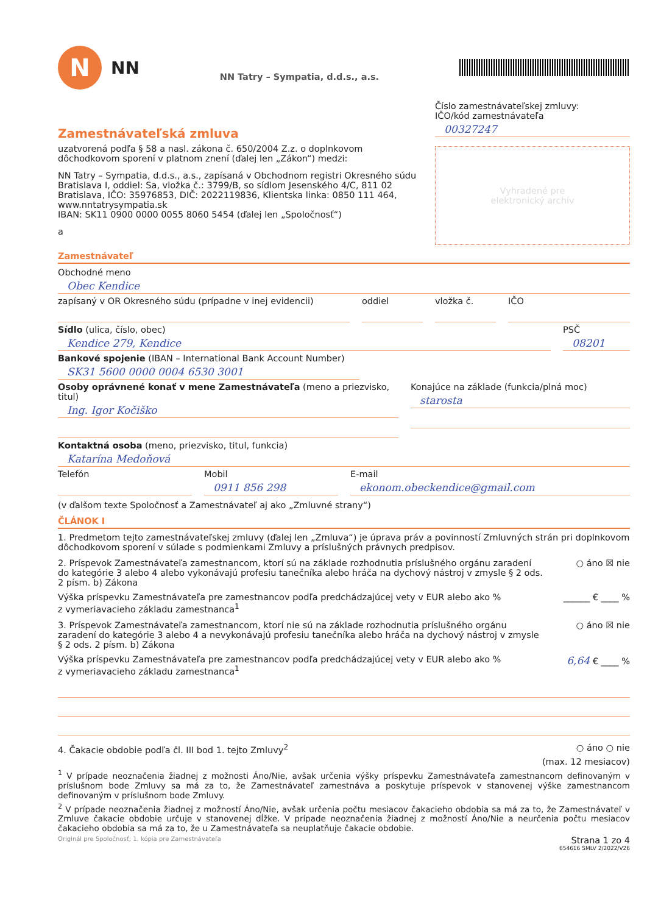N
NN
NN Tatry – Sympatia, d.d.s., a.s.
Zamestnávateľská zmluva
uzatvorená podľa § 58 a nasl. zákona č. 650/2004 Z.z. o doplnkovom dôchodkovom sporení v platnom znení (ďalej len „Zákon“) medzi:
NN Tatry – Sympatia, d.d.s., a.s., zapísaná v Obchodnom registri Okresného súdu Bratislava I, oddiel: Sa, vložka č.: 3799/B, so sídlom Jesenského 4/C, 811 02 Bratislava, IČO: 35976853, DIČ: 2022119836, Klientska linka: 0850 111 464, www.nntatrysympatia.sk
IBAN: SK11 0900 0000 0055 8060 5454 (ďalej len „Spoločnosť“)
a
Číslo zamestnávateľskej zmluvy:
IČO/kód zamestnávateľa
00327247
Vyhradené pre
elektronický archív
Zamestnávateľ
Obchodné meno
Obec Kendice
zapísaný v OR Okresného súdu (prípadne v inej evidencii)
oddiel vložka č. IČO
Sídlo (ulica, číslo, obec)
Kendice 279, Kendice
PSČ
08201
Bankové spojenie (IBAN – International Bank Account Number)
SK31 5600 0000 0004 6530 3001
Osoby oprávnené konať v mene Zamestnávateľa (meno a priezvisko, titul)
Ing. Igor Kočiško
Konajúce na základe (funkcia/plná moc)
starosta
Kontaktná osoba (meno, priezvisko, titul, funkcia)
Katarína Medoňová
Telefón Mobil
0911 856 298
E-mail
ekonom.obeckendice@gmail.com
(v ďalšom texte Spoločnosť a Zamestnávateľ aj ako „Zmluvné strany“)
ČLÁNOK I
1. Predmetom tejto zamestnávateľskej zmluvy (ďalej len „Zmluva“) je úprava práv a povinností Zmluvných strán pri doplnkovom dôchodkovom sporení v súlade s podmienkami Zmluvy a príslušných právnych predpisov.
2. Príspevok Zamestnávateľa zamestnancom, ktorí sú na základe rozhodnutia príslušného orgánu zaradení do kategórie 3 alebo 4 alebo vykonávajú profesiu tanečníka alebo hráča na dychový nástroj v zmysle § 2 ods. 2 písm. b) Zákona
○ áno ☒ nie
Výška príspevku Zamestnávateľa pre zamestnancov podľa predchádzajúcej vety v EUR alebo ako % z vymeriavacieho základu zamestnanca<sup>1</sup>
______ € ____ %
3. Príspevok Zamestnávateľa zamestnancom, ktorí nie sú na základe rozhodnutia príslušného orgánu zaradení do kategórie 3 alebo 4 a nevykonávajú profesiu tanečníka alebo hráča na dychový nástroj v zmysle § 2 ods. 2 písm. b) Zákona
○ áno ☒ nie
Výška príspevku Zamestnávateľa pre zamestnancov podľa predchádzajúcej vety v EUR alebo ako % z vymeriavacieho základu zamestnanca<sup>1</sup>
6,64 € ____ %
4. Čakacie obdobie podľa čl. III bod 1. tejto Zmluvy<sup>2</sup>
○ áno ○ nie
(max. 12 mesiacov)
<sup>1</sup> V prípade neoznačenia žiadnej z možnosti Áno/Nie, avšak určenia výšky príspevku Zamestnávateľa zamestnancom definovaným v príslušnom bode Zmluvy sa má za to, že Zamestnávateľ zamestnáva a poskytuje príspevok v stanovenej výške zamestnancom definovaným v príslušnom bode Zmluvy.
<sup>2</sup> V prípade neoznačenia žiadnej z možností Áno/Nie, avšak určenia počtu mesiacov čakacieho obdobia sa má za to, že Zamestnávateľ v Zmluve čakacie obdobie určuje v stanovenej dĺžke. V prípade neoznačenia žiadnej z možností Áno/Nie a neurčenia počtu mesiacov čakacieho obdobia sa má za to, že u Zamestnávateľa sa neuplatňuje čakacie obdobie.
Originál pre Spoločnosť; 1. kópia pre Zamestnávateľa Strana 1 zo 4
654616 SMLV 2/2022/V26